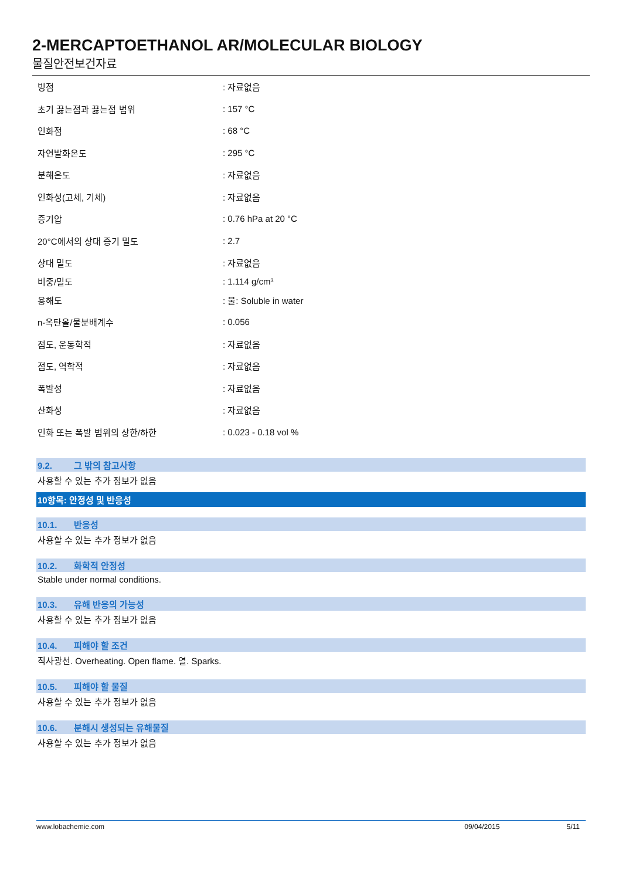2-MERCAPTOETHANOL AR/MOLECULAR BIOLOGY
물질안전보건자료
| 빙점 | : 자료없음 |
| 초기 끓는점과 끓는점 범위 | : 157 °C |
| 인화점 | : 68 °C |
| 자연발화온도 | : 295 °C |
| 분해온도 | : 자료없음 |
| 인화성(고체, 기체) | : 자료없음 |
| 증기압 | : 0.76 hPa at 20 °C |
| 20°C에서의 상대 증기 밀도 | : 2.7 |
| 상대 밀도 | : 자료없음 |
| 비중/밀도 | : 1.114 g/cm³ |
| 용해도 | : 물: Soluble in water |
| n-옥탄올/물분배계수 | : 0.056 |
| 점도, 운동학적 | : 자료없음 |
| 점도, 역학적 | : 자료없음 |
| 폭발성 | : 자료없음 |
| 산화성 | : 자료없음 |
| 인화 또는 폭발 범위의 상한/하한 | : 0.023 - 0.18 vol % |
9.2. 그 밖의 참고사항
사용할 수 있는 추가 정보가 없음
10항목: 안정성 및 반응성
10.1. 반응성
사용할 수 있는 추가 정보가 없음
10.2. 화학적 안정성
Stable under normal conditions.
10.3. 유해 반응의 가능성
사용할 수 있는 추가 정보가 없음
10.4. 피해야 할 조건
직사광선. Overheating. Open flame. 열. Sparks.
10.5. 피해야 할 물질
사용할 수 있는 추가 정보가 없음
10.6. 분해시 생성되는 유해물질
사용할 수 있는 추가 정보가 없음
www.lobachemie.com 09/04/2015 5/11